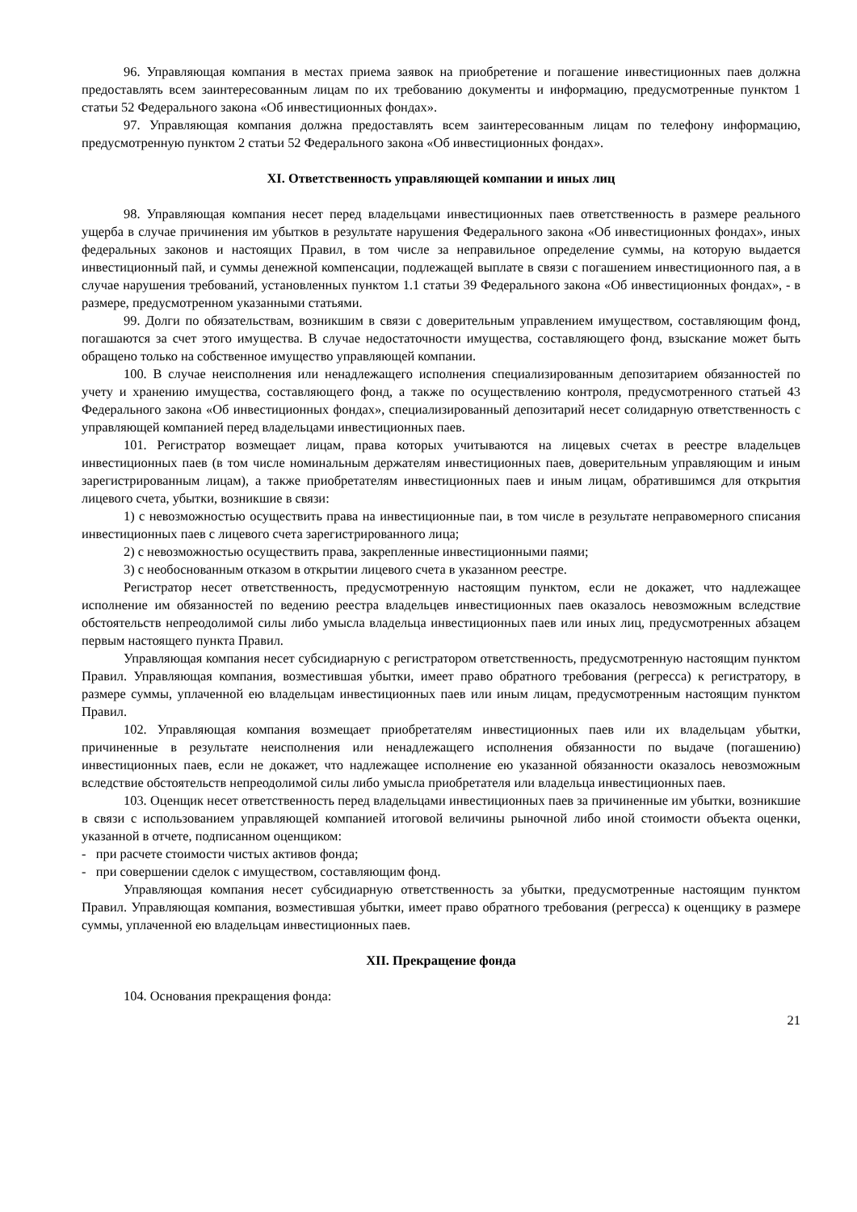96. Управляющая компания в местах приема заявок на приобретение и погашение инвестиционных паев должна предоставлять всем заинтересованным лицам по их требованию документы и информацию, предусмотренные пунктом 1 статьи 52 Федерального закона «Об инвестиционных фондах».
97. Управляющая компания должна предоставлять всем заинтересованным лицам по телефону информацию, предусмотренную пунктом 2 статьи 52 Федерального закона «Об инвестиционных фондах».
XI. Ответственность управляющей компании и иных лиц
98. Управляющая компания несет перед владельцами инвестиционных паев ответственность в размере реального ущерба в случае причинения им убытков в результате нарушения Федерального закона «Об инвестиционных фондах», иных федеральных законов и настоящих Правил, в том числе за неправильное определение суммы, на которую выдается инвестиционный пай, и суммы денежной компенсации, подлежащей выплате в связи с погашением инвестиционного пая, а в случае нарушения требований, установленных пунктом 1.1 статьи 39 Федерального закона «Об инвестиционных фондах», - в размере, предусмотренном указанными статьями.
99. Долги по обязательствам, возникшим в связи с доверительным управлением имуществом, составляющим фонд, погашаются за счет этого имущества. В случае недостаточности имущества, составляющего фонд, взыскание может быть обращено только на собственное имущество управляющей компании.
100. В случае неисполнения или ненадлежащего исполнения специализированным депозитарием обязанностей по учету и хранению имущества, составляющего фонд, а также по осуществлению контроля, предусмотренного статьей 43 Федерального закона «Об инвестиционных фондах», специализированный депозитарий несет солидарную ответственность с управляющей компанией перед владельцами инвестиционных паев.
101. Регистратор возмещает лицам, права которых учитываются на лицевых счетах в реестре владельцев инвестиционных паев (в том числе номинальным держателям инвестиционных паев, доверительным управляющим и иным зарегистрированным лицам), а также приобретателям инвестиционных паев и иным лицам, обратившимся для открытия лицевого счета, убытки, возникшие в связи:
1) с невозможностью осуществить права на инвестиционные паи, в том числе в результате неправомерного списания инвестиционных паев с лицевого счета зарегистрированного лица;
2) с невозможностью осуществить права, закрепленные инвестиционными паями;
3) с необоснованным отказом в открытии лицевого счета в указанном реестре.
Регистратор несет ответственность, предусмотренную настоящим пунктом, если не докажет, что надлежащее исполнение им обязанностей по ведению реестра владельцев инвестиционных паев оказалось невозможным вследствие обстоятельств непреодолимой силы либо умысла владельца инвестиционных паев или иных лиц, предусмотренных абзацем первым настоящего пункта Правил.
Управляющая компания несет субсидиарную с регистратором ответственность, предусмотренную настоящим пунктом Правил. Управляющая компания, возместившая убытки, имеет право обратного требования (регресса) к регистратору, в размере суммы, уплаченной ею владельцам инвестиционных паев или иным лицам, предусмотренным настоящим пунктом Правил.
102. Управляющая компания возмещает приобретателям инвестиционных паев или их владельцам убытки, причиненные в результате неисполнения или ненадлежащего исполнения обязанности по выдаче (погашению) инвестиционных паев, если не докажет, что надлежащее исполнение ею указанной обязанности оказалось невозможным вследствие обстоятельств непреодолимой силы либо умысла приобретателя или владельца инвестиционных паев.
103. Оценщик несет ответственность перед владельцами инвестиционных паев за причиненные им убытки, возникшие в связи с использованием управляющей компанией итоговой величины рыночной либо иной стоимости объекта оценки, указанной в отчете, подписанном оценщиком:
- при расчете стоимости чистых активов фонда;
- при совершении сделок с имуществом, составляющим фонд.
Управляющая компания несет субсидиарную ответственность за убытки, предусмотренные настоящим пунктом Правил. Управляющая компания, возместившая убытки, имеет право обратного требования (регресса) к оценщику в размере суммы, уплаченной ею владельцам инвестиционных паев.
XII. Прекращение фонда
104. Основания прекращения фонда:
21